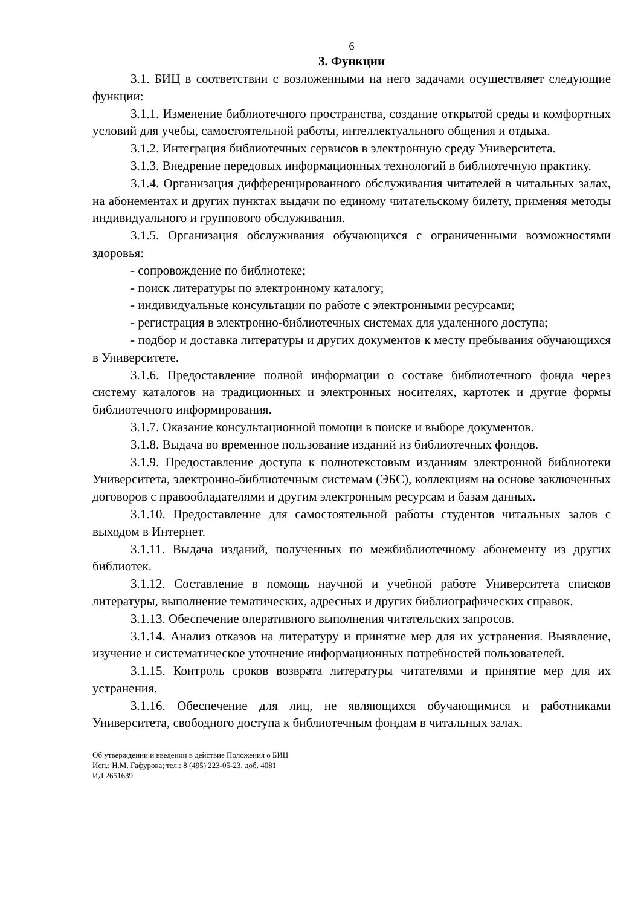6
3. Функции
3.1. БИЦ в соответствии с возложенными на него задачами осуществляет следующие функции:
3.1.1. Изменение библиотечного пространства, создание открытой среды и комфортных условий для учебы, самостоятельной работы, интеллектуального общения и отдыха.
3.1.2. Интеграция библиотечных сервисов в электронную среду Университета.
3.1.3. Внедрение передовых информационных технологий в библиотечную практику.
3.1.4. Организация дифференцированного обслуживания читателей в читальных залах, на абонементах и других пунктах выдачи по единому читательскому билету, применяя методы индивидуального и группового обслуживания.
3.1.5. Организация обслуживания обучающихся с ограниченными возможностями здоровья:
- сопровождение по библиотеке;
- поиск литературы по электронному каталогу;
- индивидуальные консультации по работе с электронными ресурсами;
- регистрация в электронно-библиотечных системах для удаленного доступа;
- подбор и доставка литературы и других документов к месту пребывания обучающихся в Университете.
3.1.6. Предоставление полной информации о составе библиотечного фонда через систему каталогов на традиционных и электронных носителях, картотек и другие формы библиотечного информирования.
3.1.7. Оказание консультационной помощи в поиске и выборе документов.
3.1.8. Выдача во временное пользование изданий из библиотечных фондов.
3.1.9. Предоставление доступа к полнотекстовым изданиям электронной библиотеки Университета, электронно-библиотечным системам (ЭБС), коллекциям на основе заключенных договоров с правообладателями и другим электронным ресурсам и базам данных.
3.1.10. Предоставление для самостоятельной работы студентов читальных залов с выходом в Интернет.
3.1.11. Выдача изданий, полученных по межбиблиотечному абонементу из других библиотек.
3.1.12. Составление в помощь научной и учебной работе Университета списков литературы, выполнение тематических, адресных и других библиографических справок.
3.1.13. Обеспечение оперативного выполнения читательских запросов.
3.1.14. Анализ отказов на литературу и принятие мер для их устранения. Выявление, изучение и систематическое уточнение информационных потребностей пользователей.
3.1.15. Контроль сроков возврата литературы читателями и принятие мер для их устранения.
3.1.16. Обеспечение для лиц, не являющихся обучающимися и работниками Университета, свободного доступа к библиотечным фондам в читальных залах.
Об утверждении и введении в действие Положения о БИЦ
Исп.: Н.М. Гафурова; тел.: 8 (495) 223-05-23, доб. 4081
ИД 2651639